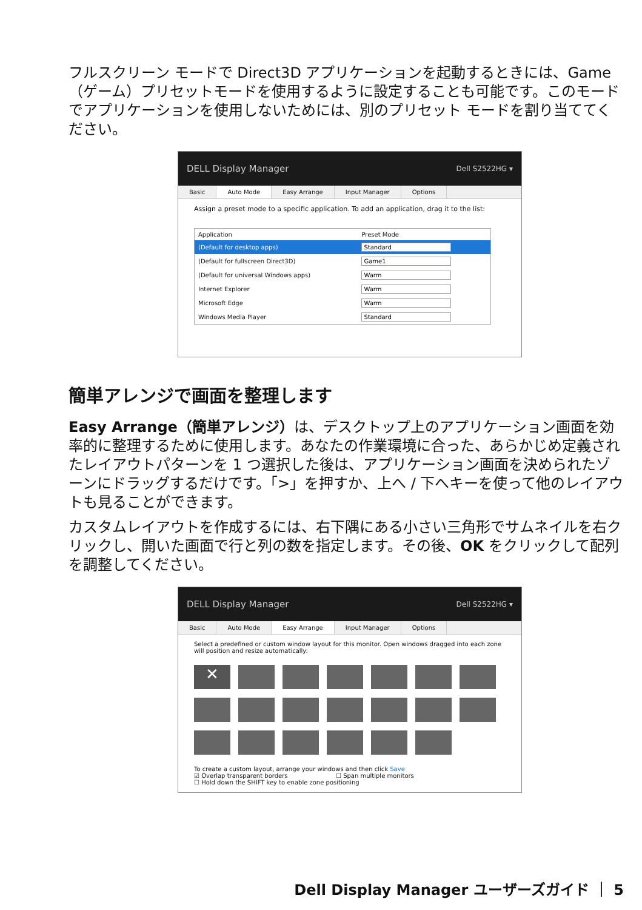フルスクリーン モードで Direct3D アプリケーションを起動するときには、Game（ゲーム）プリセットモードを使用するように設定することも可能です。このモードでアプリケーションを使用しないためには、別のプリセット モードを割り当ててください。
DELL Display Manager Dell S2522HG ▾
Basic Auto Mode Easy Arrange Input Manager Options
Assign a preset mode to a specific application. To add an application, drag it to the list:
| Application | Preset Mode |
| --- | --- |
| (Default for desktop apps) | Standard |
| (Default for fullscreen Direct3D) | Game1 |
| (Default for universal Windows apps) | Warm |
| Internet Explorer | Warm |
| Microsoft Edge | Warm |
| Windows Media Player | Standard |
簡単アレンジで画面を整理します
Easy Arrange（簡単アレンジ）は、デスクトップ上のアプリケーション画面を効率的に整理するために使用します。あなたの作業環境に合った、あらかじめ定義されたレイアウトパターンを 1 つ選択した後は、アプリケーション画面を決められたゾーンにドラッグするだけです。「>」を押すか、上へ / 下へキーを使って他のレイアウトも見ることができます。
カスタムレイアウトを作成するには、右下隅にある小さい三角形でサムネイルを右クリックし、開いた画面で行と列の数を指定します。その後、OK をクリックして配列を調整してください。
DELL Display Manager Dell S2522HG ▾
Basic Auto Mode Easy Arrange Input Manager Options
Select a predefined or custom window layout for this monitor. Open windows dragged into each zone will position and resize automatically:
✕
To create a custom layout, arrange your windows and then click Save
☑ Overlap transparent borders ☐ Span multiple monitors
☐ Hold down the SHIFT key to enable zone positioning
Dell Display Manager ユーザーズガイド ｜ 5